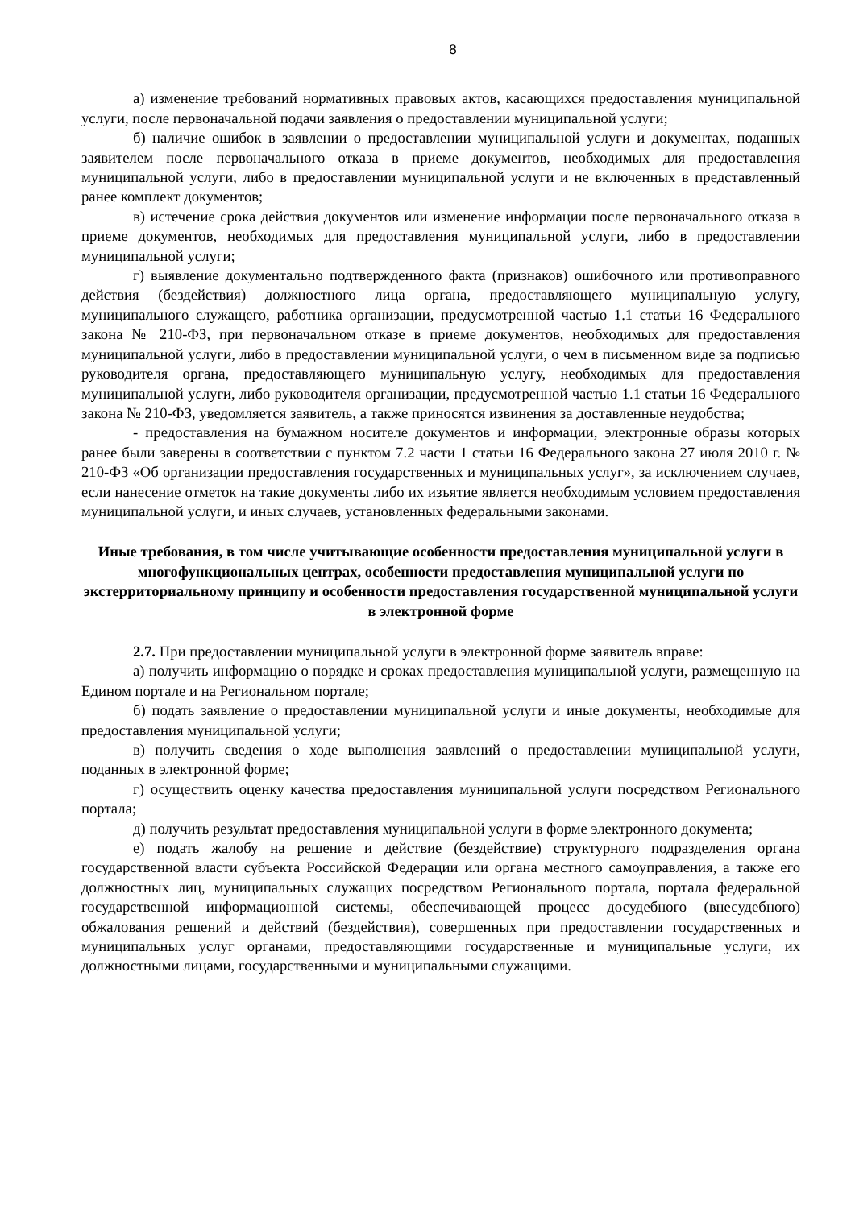8
а) изменение требований нормативных правовых актов, касающихся предоставления муниципальной услуги, после первоначальной подачи заявления о предоставлении муниципальной услуги;
б) наличие ошибок в заявлении о предоставлении муниципальной услуги и документах, поданных заявителем после первоначального отказа в приеме документов, необходимых для предоставления муниципальной услуги, либо в предоставлении муниципальной услуги и не включенных в представленный ранее комплект документов;
в) истечение срока действия документов или изменение информации после первоначального отказа в приеме документов, необходимых для предоставления муниципальной услуги, либо в предоставлении муниципальной услуги;
г) выявление документально подтвержденного факта (признаков) ошибочного или противоправного действия (бездействия) должностного лица органа, предоставляющего муниципальную услугу, муниципального служащего, работника организации, предусмотренной частью 1.1 статьи 16 Федерального закона № 210-ФЗ, при первоначальном отказе в приеме документов, необходимых для предоставления муниципальной услуги, либо в предоставлении муниципальной услуги, о чем в письменном виде за подписью руководителя органа, предоставляющего муниципальную услугу, необходимых для предоставления муниципальной услуги, либо руководителя организации, предусмотренной частью 1.1 статьи 16 Федерального закона № 210-ФЗ, уведомляется заявитель, а также приносятся извинения за доставленные неудобства;
- предоставления на бумажном носителе документов и информации, электронные образы которых ранее были заверены в соответствии с пунктом 7.2 части 1 статьи 16 Федерального закона 27 июля 2010 г. № 210-ФЗ «Об организации предоставления государственных и муниципальных услуг», за исключением случаев, если нанесение отметок на такие документы либо их изъятие является необходимым условием предоставления муниципальной услуги, и иных случаев, установленных федеральными законами.
Иные требования, в том числе учитывающие особенности предоставления муниципальной услуги в многофункциональных центрах, особенности предоставления муниципальной услуги по экстерриториальному принципу и особенности предоставления государственной муниципальной услуги в электронной форме
2.7. При предоставлении муниципальной услуги в электронной форме заявитель вправе:
а) получить информацию о порядке и сроках предоставления муниципальной услуги, размещенную на Едином портале и на Региональном портале;
б) подать заявление о предоставлении муниципальной услуги и иные документы, необходимые для предоставления муниципальной услуги;
в) получить сведения о ходе выполнения заявлений о предоставлении муниципальной услуги, поданных в электронной форме;
г) осуществить оценку качества предоставления муниципальной услуги посредством Регионального портала;
д) получить результат предоставления муниципальной услуги в форме электронного документа;
е) подать жалобу на решение и действие (бездействие) структурного подразделения органа государственной власти субъекта Российской Федерации или органа местного самоуправления, а также его должностных лиц, муниципальных служащих посредством Регионального портала, портала федеральной государственной информационной системы, обеспечивающей процесс досудебного (внесудебного) обжалования решений и действий (бездействия), совершенных при предоставлении государственных и муниципальных услуг органами, предоставляющими государственные и муниципальные услуги, их должностными лицами, государственными и муниципальными служащими.